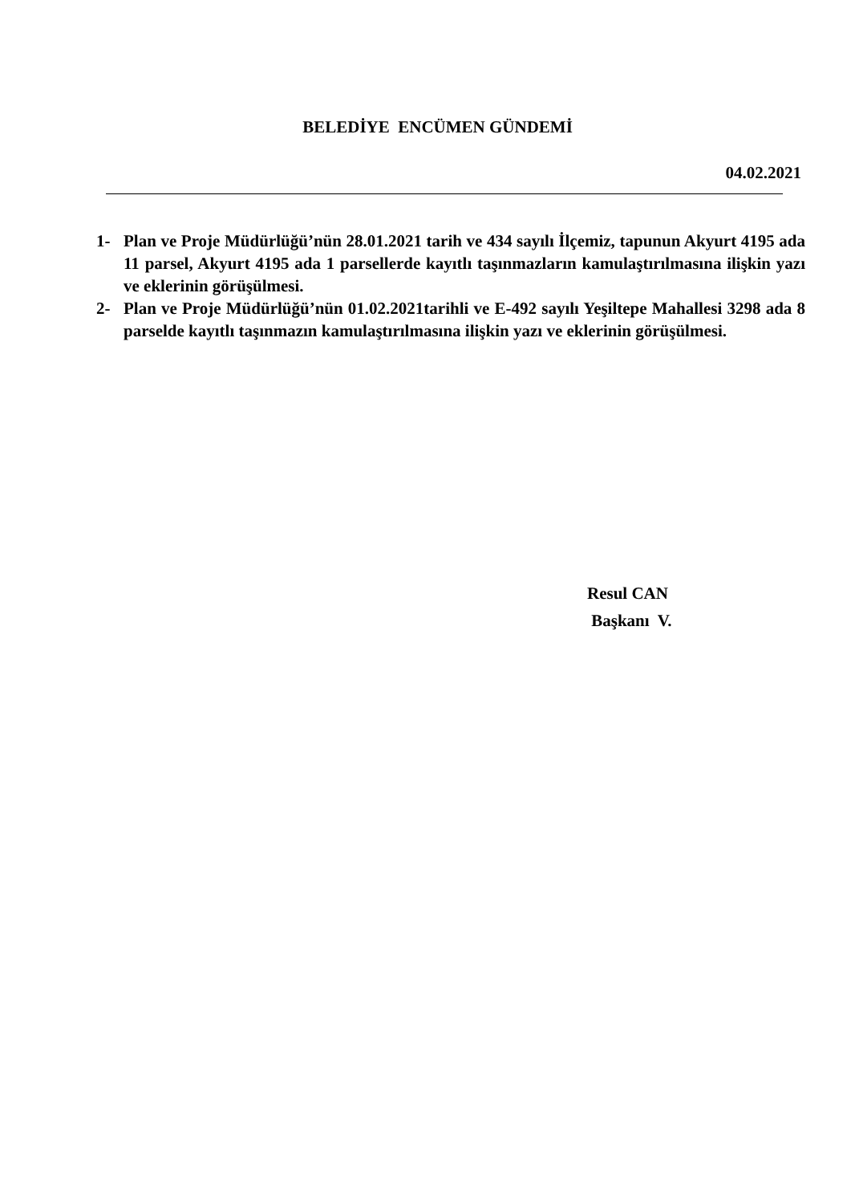BELEDİYE ENCÜMEN GÜNDEMİ
04.02.2021
1- Plan ve Proje Müdürlüğü’nün 28.01.2021 tarih ve 434 sayılı İlçemiz, tapunun Akyurt 4195 ada 11 parsel, Akyurt 4195 ada 1 parsellerde kayıtlı taşınmazların kamulaştırılmasına ilişkin yazı ve eklerinin görüşülmesi.
2- Plan ve Proje Müdürlüğü’nün 01.02.2021tarihli ve E-492 sayılı Yeşiltepe Mahallesi 3298 ada 8 parselde kayıtlı taşınmazın kamulaştırılmasına ilişkin yazı ve eklerinin görüşülmesi.
Resul CAN
Başkanı V.